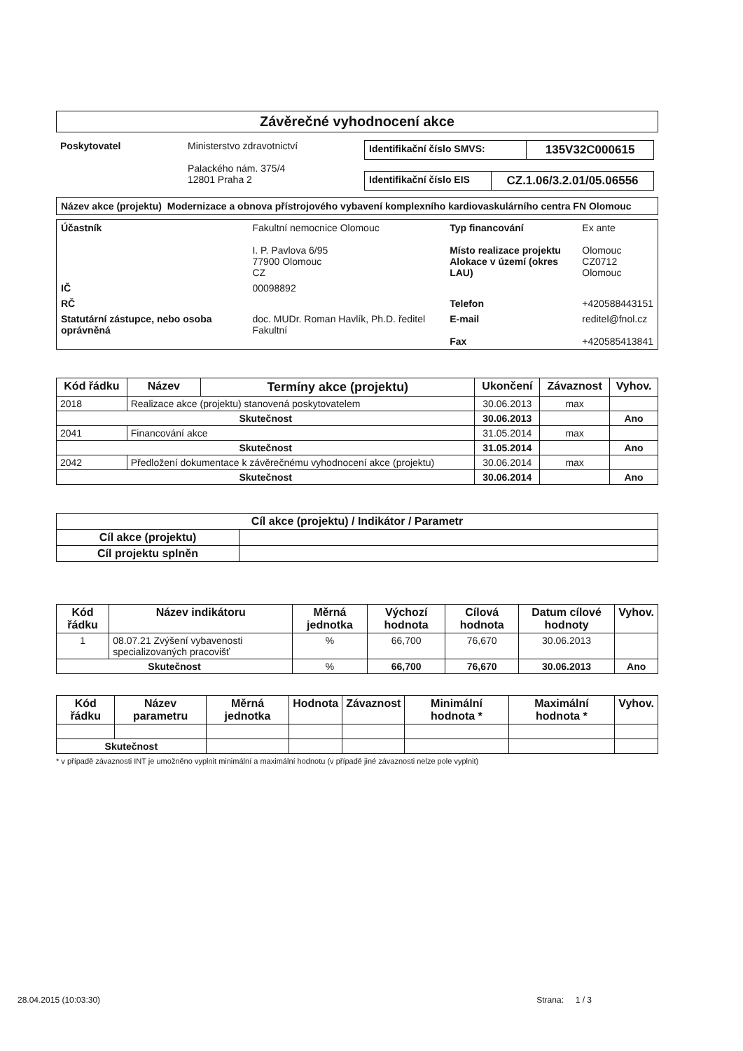Závěrečné vyhodnocení akce
| Poskytovatel | Ministerstvo zdravotnictví Palackého nám. 375/4 12801 Praha 2 | / Identifikační číslo SMVS: / 135V32C000615 / / Identifikační číslo EIS / CZ.1.06/3.2.01/05.06556 / |
Název akce (projektu) Modernizace a obnova přístrojového vybavení komplexního kardiovaskulárního centra FN Olomouc
| Účastník | Fakultní nemocnice Olomouc I. P. Pavlova 6/95 77900 Olomouc CZ | Typ financování Místo realizace projektu Alokace v území (okres LAU) | Ex ante Olomouc CZ0712 Olomouc |
| IČ | 00098892 | | |
| RČ | | Telefon | +420588443151 |
| Statutární zástupce, nebo osoba oprávněná | doc. MUDr. Roman Havlík, Ph.D. ředitel Fakultní | E-mail Fax | reditel@fnol.cz +420585413841 |
| Kód řádku | Název | Termíny akce (projektu) | Ukončení | Závaznost | Vyhov. |
| --- | --- | --- | --- | --- | --- |
| 2018 | Realizace akce (projektu) stanovená poskytovatelem | | 30.06.2013 | max | |
| Skutečnost | | | 30.06.2013 | | Ano |
| 2041 | Financování akce | | 31.05.2014 | max | |
| Skutečnost | | | 31.05.2014 | | Ano |
| 2042 | Předložení dokumentace k závěrečnému vyhodnocení akce (projektu) | | 30.06.2014 | max | |
| Skutečnost | | | 30.06.2014 | | Ano |
| Cíl akce (projektu) / Indikátor / Parametr | |
| --- | --- |
| Cíl akce (projektu) | |
| Cíl projektu splněn | |
| Kód řádku | Název indikátoru | Měrná jednotka | Výchozí hodnota | Cílová hodnota | Datum cílové hodnoty | Vyhov. |
| --- | --- | --- | --- | --- | --- | --- |
| 1 | 08.07.21 Zvýšení vybavenosti specializovaných pracovišť | % | 66,700 | 76,670 | 30.06.2013 | |
| Skutečnost | | % | 66,700 | 76,670 | 30.06.2013 | Ano |
| Kód řádku | Název parametru | Měrná jednotka | Hodnota | Závaznost | Minimální hodnota * | Maximální hodnota * | Vyhov. |
| --- | --- | --- | --- | --- | --- | --- | --- |
| Skutečnost | | | | | | | |
* v případě závaznosti INT je umožněno vyplnit minimální a maximální hodnotu (v případě jiné závaznosti nelze pole vyplnit)
28.04.2015 (10:03:30) Strana: 1 / 3